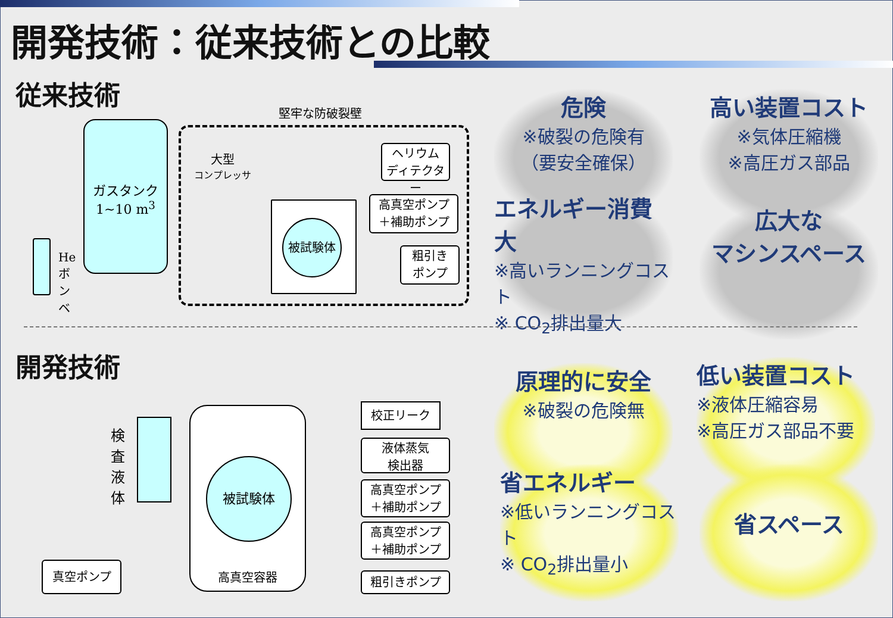開発技術：従来技術との比較
従来技術
堅牢な防破裂壁
ガスタンク
1~10 m<sup>3</sup>
He ボンベ
大型
コンプレッサ
被試験体
ヘリウム
ディテクター
高真空ポンプ
＋補助ポンプ
粗引き
ポンプ
危険
※破裂の危険有
（要安全確保）
高い装置コスト
※気体圧縮機
※高圧ガス部品
エネルギー消費大
※高いランニングコスト
※ CO<sub>2</sub>排出量大
広大な
マシンスペース
開発技術
検査液体
真空ポンプ
高真空容器
被試験体
校正リーク
液体蒸気
検出器
高真空ポンプ
＋補助ポンプ
高真空ポンプ
＋補助ポンプ
粗引きポンプ
原理的に安全
※破裂の危険無
低い装置コスト
※液体圧縮容易
※高圧ガス部品不要
省エネルギー
※低いランニングコスト
※ CO<sub>2</sub>排出量小
省スペース